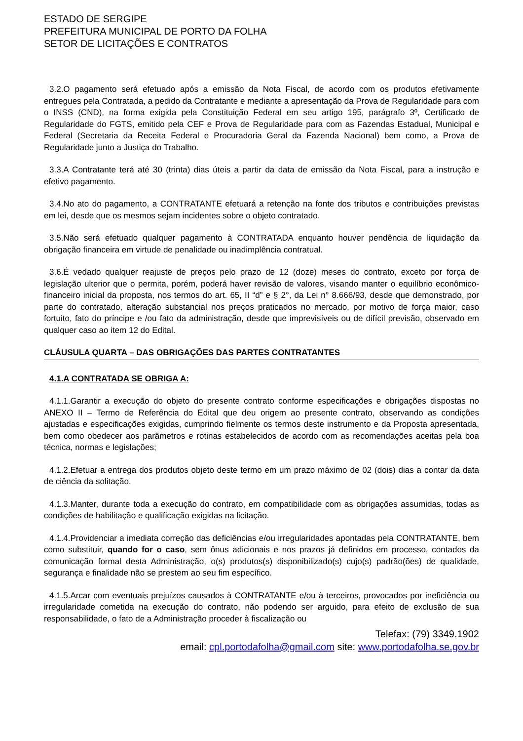ESTADO DE SERGIPE
PREFEITURA MUNICIPAL DE PORTO DA FOLHA
SETOR DE LICITAÇÕES E CONTRATOS
3.2.O pagamento será efetuado após a emissão da Nota Fiscal, de acordo com os produtos efetivamente entregues pela Contratada, a pedido da Contratante e mediante a apresentação da Prova de Regularidade para com o INSS (CND), na forma exigida pela Constituição Federal em seu artigo 195, parágrafo 3º, Certificado de Regularidade do FGTS, emitido pela CEF e Prova de Regularidade para com as Fazendas Estadual, Municipal e Federal (Secretaria da Receita Federal e Procuradoria Geral da Fazenda Nacional) bem como, a Prova de Regularidade junto a Justiça do Trabalho.
3.3.A Contratante terá até 30 (trinta) dias úteis a partir da data de emissão da Nota Fiscal, para a instrução e efetivo pagamento.
3.4.No ato do pagamento, a CONTRATANTE efetuará a retenção na fonte dos tributos e contribuições previstas em lei, desde que os mesmos sejam incidentes sobre o objeto contratado.
3.5.Não será efetuado qualquer pagamento à CONTRATADA enquanto houver pendência de liquidação da obrigação financeira em virtude de penalidade ou inadimplência contratual.
3.6.É vedado qualquer reajuste de preços pelo prazo de 12 (doze) meses do contrato, exceto por força de legislação ulterior que o permita, porém, poderá haver revisão de valores, visando manter o equilíbrio econômico-financeiro inicial da proposta, nos termos do art. 65, II “d” e § 2°, da Lei n° 8.666/93, desde que demonstrado, por parte do contratado, alteração substancial nos preços praticados no mercado, por motivo de força maior, caso fortuito, fato do príncipe e /ou fato da administração, desde que imprevisíveis ou de difícil previsão, observado em qualquer caso ao item 12 do Edital.
CLÁUSULA QUARTA – DAS OBRIGAÇÕES DAS PARTES CONTRATANTES
4.1.A CONTRATADA SE OBRIGA A:
4.1.1.Garantir a execução do objeto do presente contrato conforme especificações e obrigações dispostas no ANEXO II – Termo de Referência do Edital que deu origem ao presente contrato, observando as condições ajustadas e especificações exigidas, cumprindo fielmente os termos deste instrumento e da Proposta apresentada, bem como obedecer aos parâmetros e rotinas estabelecidos de acordo com as recomendações aceitas pela boa técnica, normas e legislações;
4.1.2.Efetuar a entrega dos produtos objeto deste termo em um prazo máximo de 02 (dois) dias a contar da data de ciência da solitação.
4.1.3.Manter, durante toda a execução do contrato, em compatibilidade com as obrigações assumidas, todas as condições de habilitação e qualificação exigidas na licitação.
4.1.4.Providenciar a imediata correção das deficiências e/ou irregularidades apontadas pela CONTRATANTE, bem como substituir, quando for o caso, sem ônus adicionais e nos prazos já definidos em processo, contados da comunicação formal desta Administração, o(s) produtos(s) disponibilizado(s) cujo(s) padrão(ões) de qualidade, segurança e finalidade não se prestem ao seu fim específico.
4.1.5.Arcar com eventuais prejuízos causados à CONTRATANTE e/ou à terceiros, provocados por ineficiência ou irregularidade cometida na execução do contrato, não podendo ser arguido, para efeito de exclusão de sua responsabilidade, o fato de a Administração proceder à fiscalização ou
Telefax: (79) 3349.1902
email: cpl.portodafolha@gmail.com site: www.portodafolha.se.gov.br